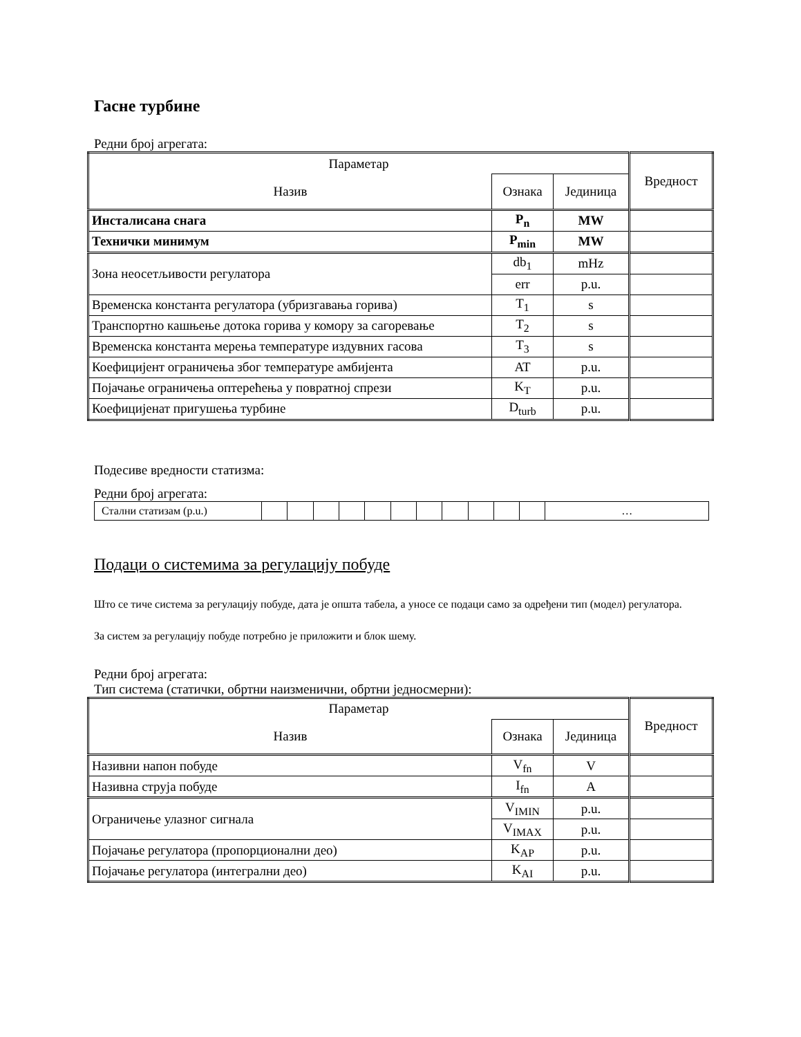Гасне турбине
Редни број агрегата:
| Параметар | | | Вредност |
| Назив | Ознака | Јединица | |
| Инсталисана снага | P<sub>n</sub> | MW | |
| Технички минимум | P<sub>min</sub> | MW | |
| Зона неосетљивости регулатора | db<sub>1</sub> | mHz | |
| | err | p.u. | |
| Временска константа регулатора (убризгавања горива) | T<sub>1</sub> | s | |
| Транспортно кашњење дотока горива у комору за сагоревање | T<sub>2</sub> | s | |
| Временска константа мерења температуре издувних гасова | T<sub>3</sub> | s | |
| Коефицијент ограничења због температуре амбијента | AT | p.u. | |
| Појачање ограничења оптерећења у повратној спрези | K<sub>T</sub> | p.u. | |
| Коефицијенат пригушења турбине | D<sub>turb</sub> | p.u. | |
Подесиве вредности статизма:
Редни број агрегата:
| Стални статизам (p.u.) | | | | | | | | | | | | … |
Подаци о системима за регулацију побуде
Што се тиче система за регулацију побуде, дата је општа табела, а уносе се подаци само за одређени тип (модел) регулатора.
За систем за регулацију побуде потребно је приложити и блок шему.
Редни број агрегата:
Тип система (статички, обртни наизменични, обртни једносмерни):
| Параметар | | | Вредност |
| Назив | Ознака | Јединица | |
| Називни напон побуде | V<sub>fn</sub> | V | |
| Називна струја побуде | I<sub>fn</sub> | A | |
| Ограничење улазног сигнала | V<sub>IMIN</sub> | p.u. | |
| | V<sub>IMAX</sub> | p.u. | |
| Појачање регулатора (пропорционални део) | K<sub>AP</sub> | p.u. | |
| Појачање регулатора (интегрални део) | K<sub>AI</sub> | p.u. | |